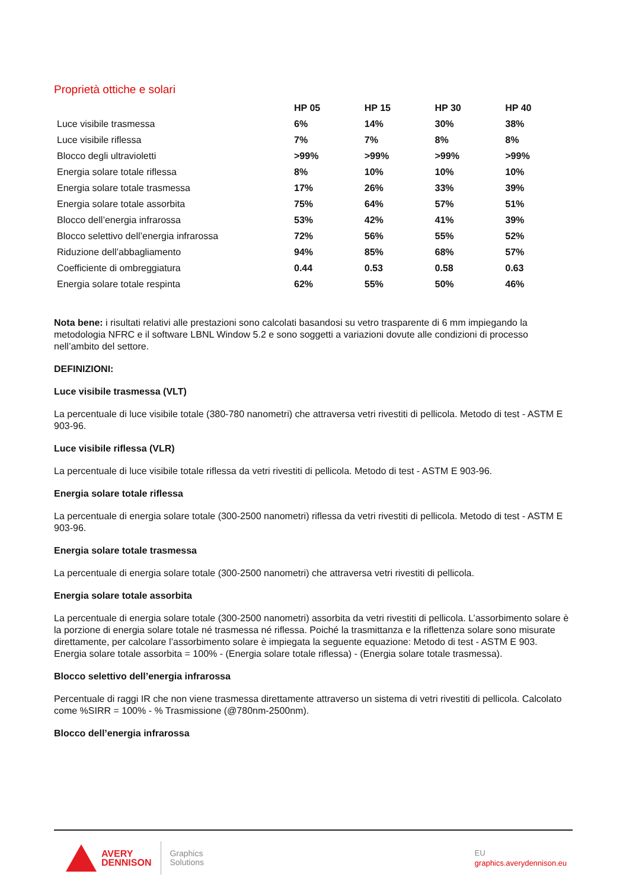Proprietà ottiche e solari
| | HP 05 | HP 15 | HP 30 | HP 40 |
| --- | --- | --- | --- | --- |
| Luce visibile trasmessa | 6% | 14% | 30% | 38% |
| Luce visibile riflessa | 7% | 7% | 8% | 8% |
| Blocco degli ultravioletti | >99% | >99% | >99% | >99% |
| Energia solare totale riflessa | 8% | 10% | 10% | 10% |
| Energia solare totale trasmessa | 17% | 26% | 33% | 39% |
| Energia solare totale assorbita | 75% | 64% | 57% | 51% |
| Blocco dell’energia infrarossa | 53% | 42% | 41% | 39% |
| Blocco selettivo dell’energia infrarossa | 72% | 56% | 55% | 52% |
| Riduzione dell’abbagliamento | 94% | 85% | 68% | 57% |
| Coefficiente di ombreggiatura | 0.44 | 0.53 | 0.58 | 0.63 |
| Energia solare totale respinta | 62% | 55% | 50% | 46% |
Nota bene: i risultati relativi alle prestazioni sono calcolati basandosi su vetro trasparente di 6 mm impiegando la metodologia NFRC e il software LBNL Window 5.2 e sono soggetti a variazioni dovute alle condizioni di processo nell’ambito del settore.
DEFINIZIONI:
Luce visibile trasmessa (VLT)
La percentuale di luce visibile totale (380-780 nanometri) che attraversa vetri rivestiti di pellicola. Metodo di test - ASTM E 903-96.
Luce visibile riflessa (VLR)
La percentuale di luce visibile totale riflessa da vetri rivestiti di pellicola. Metodo di test - ASTM E 903-96.
Energia solare totale riflessa
La percentuale di energia solare totale (300-2500 nanometri) riflessa da vetri rivestiti di pellicola. Metodo di test - ASTM E 903-96.
Energia solare totale trasmessa
La percentuale di energia solare totale (300-2500 nanometri) che attraversa vetri rivestiti di pellicola.
Energia solare totale assorbita
La percentuale di energia solare totale (300-2500 nanometri) assorbita da vetri rivestiti di pellicola. L’assorbimento solare è la porzione di energia solare totale né trasmessa né riflessa. Poiché la trasmittanza e la riflettenza solare sono misurate direttamente, per calcolare l’assorbimento solare è impiegata la seguente equazione: Metodo di test - ASTM E 903. Energia solare totale assorbita = 100% - (Energia solare totale riflessa) - (Energia solare totale trasmessa).
Blocco selettivo dell’energia infrarossa
Percentuale di raggi IR che non viene trasmessa direttamente attraverso un sistema di vetri rivestiti di pellicola. Calcolato come %SIRR = 100% - % Trasmissione (@780nm-2500nm).
Blocco dell’energia infrarossa
AVERY
DENNISON
Graphics
Solutions
EU
graphics.averydennison.eu